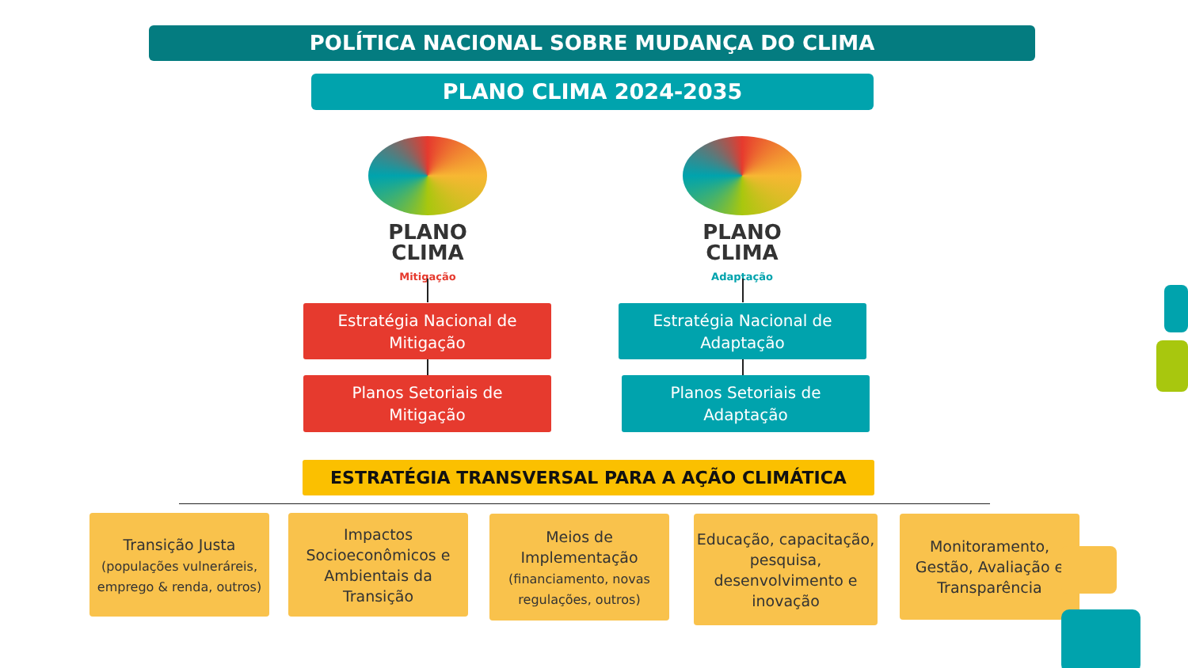POLÍTICA NACIONAL SOBRE MUDANÇA DO CLIMA
PLANO CLIMA 2024-2035
PLANO
CLIMA
Mitigação
PLANO
CLIMA
Adaptação
Estratégia Nacional de
Mitigação
Estratégia Nacional de
Adaptação
Planos Setoriais de
Mitigação
Planos Setoriais de
Adaptação
ESTRATÉGIA TRANSVERSAL PARA A AÇÃO CLIMÁTICA
Transição Justa
(populações vulneráreis, emprego & renda, outros)
Impactos Socioeconômicos e Ambientais da Transição
Meios de Implementação
(financiamento, novas regulações, outros)
Educação, capacitação, pesquisa, desenvolvimento e inovação
Monitoramento, Gestão, Avaliação e Transparência